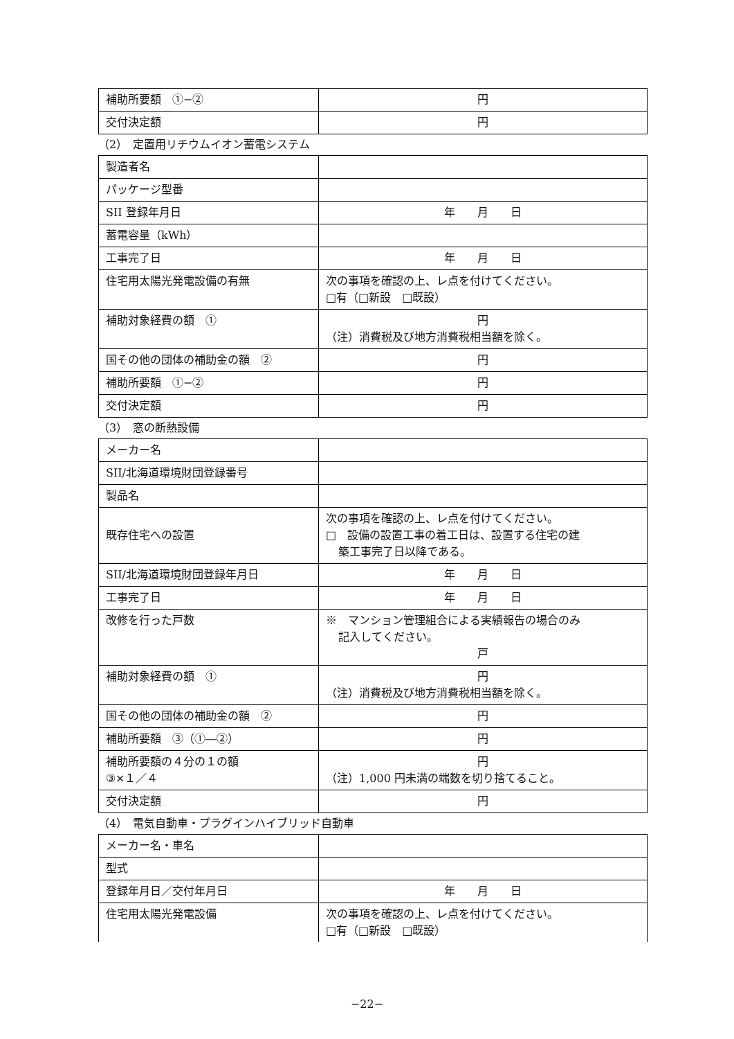| 補助所要額 ①−② | 円 |
| 交付決定額 | 円 |
（2）　定置用リチウムイオン蓄電システム
| 製造者名 | |
| パッケージ型番 | |
| SII 登録年月日 | 年 月 日 |
| 蓄電容量（kWh） | |
| 工事完了日 | 年 月 日 |
| 住宅用太陽光発電設備の有無 | 次の事項を確認の上、レ点を付けてください。 □有（□新設 □既設） |
| 補助対象経費の額 ① | 円 （注）消費税及び地方消費税相当額を除く。 |
| 国その他の団体の補助金の額 ② | 円 |
| 補助所要額 ①−② | 円 |
| 交付決定額 | 円 |
（3）　窓の断熱設備
| メーカー名 | |
| SII/北海道環境財団登録番号 | |
| 製品名 | |
| 既存住宅への設置 | 次の事項を確認の上、レ点を付けてください。 □ 設備の設置工事の着工日は、設置する住宅の建 築工事完了日以降である。 |
| SII/北海道環境財団登録年月日 | 年 月 日 |
| 工事完了日 | 年 月 日 |
| 改修を行った戸数 | ※ マンション管理組合による実績報告の場合のみ 記入してください。 戸 |
| 補助対象経費の額 ① | 円 （注）消費税及び地方消費税相当額を除く。 |
| 国その他の団体の補助金の額 ② | 円 |
| 補助所要額 ③（①―②） | 円 |
| 補助所要額の４分の１の額 ③×１／４ | 円 （注）1,000 円未満の端数を切り捨てること。 |
| 交付決定額 | 円 |
（4）　電気自動車・プラグインハイブリッド自動車
| メーカー名・車名 | |
| 型式 | |
| 登録年月日／交付年月日 | 年 月 日 |
| 住宅用太陽光発電設備 | 次の事項を確認の上、レ点を付けてください。 □有（□新設 □既設） |
−22−